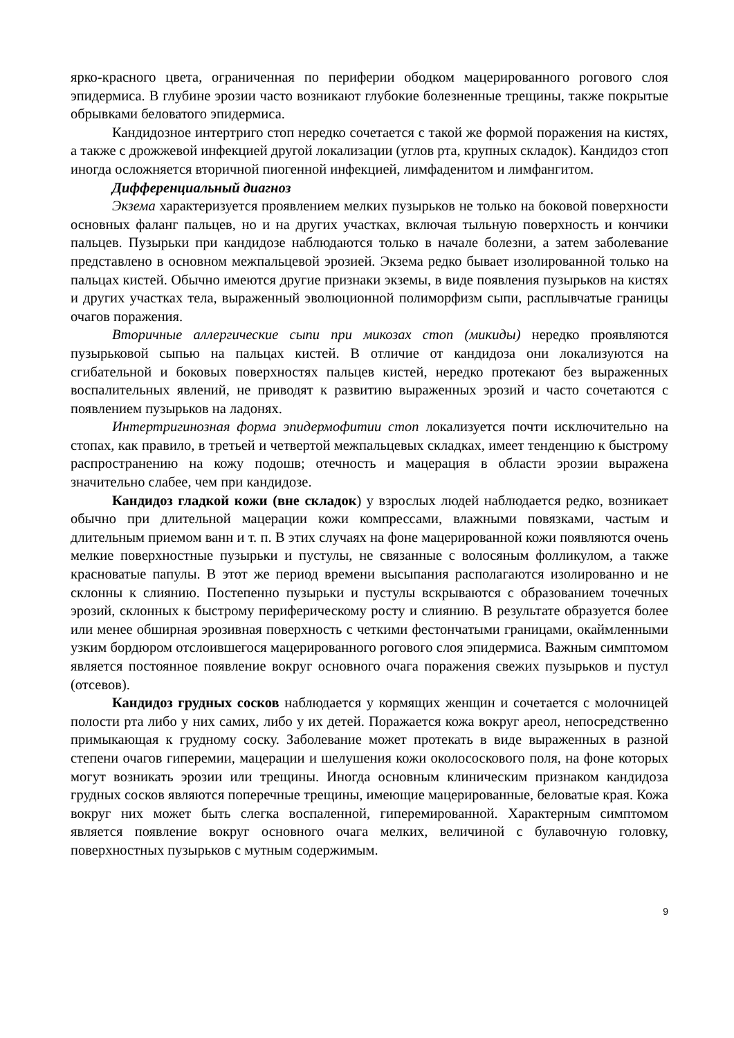ярко-красного цвета, ограниченная по периферии ободком мацерированного рогового слоя эпидермиса. В глубине эрозии часто возникают глубокие болезненные трещины, также покрытые обрывками беловатого эпидермиса.
Кандидозное интертриго стоп нередко сочетается с такой же формой поражения на кистях, а также с дрожжевой инфекцией другой локализации (углов рта, крупных складок). Кандидоз стоп иногда осложняется вторичной пиогенной инфекцией, лимфаденитом и лимфангитом.
Дифференциальный диагноз
Экзема характеризуется проявлением мелких пузырьков не только на боковой поверхности основных фаланг пальцев, но и на других участках, включая тыльную поверхность и кончики пальцев. Пузырьки при кандидозе наблюдаются только в начале болезни, а затем заболевание представлено в основном межпальцевой эрозией. Экзема редко бывает изолированной только на пальцах кистей. Обычно имеются другие признаки экземы, в виде появления пузырьков на кистях и других участках тела, выраженный эволюционной полиморфизм сыпи, расплывчатые границы очагов поражения.
Вторичные аллергические сыпи при микозах стоп (микиды) нередко проявляются пузырьковой сыпью на пальцах кистей. В отличие от кандидоза они локализуются на сгибательной и боковых поверхностях пальцев кистей, нередко протекают без выраженных воспалительных явлений, не приводят к развитию выраженных эрозий и часто сочетаются с появлением пузырьков на ладонях.
Интертригинозная форма эпидермофитии стоп локализуется почти исключительно на стопах, как правило, в третьей и четвертой межпальцевых складках, имеет тенденцию к быстрому распространению на кожу подошв; отечность и мацерация в области эрозии выражена значительно слабее, чем при кандидозе.
Кандидоз гладкой кожи (вне складок) у взрослых людей наблюдается редко, возникает обычно при длительной мацерации кожи компрессами, влажными повязками, частым и длительным приемом ванн и т. п. В этих случаях на фоне мацерированной кожи появляются очень мелкие поверхностные пузырьки и пустулы, не связанные с волосяным фолликулом, а также красноватые папулы. В этот же период времени высыпания располагаются изолированно и не склонны к слиянию. Постепенно пузырьки и пустулы вскрываются с образованием точечных эрозий, склонных к быстрому периферическому росту и слиянию. В результате образуется более или менее обширная эрозивная поверхность с четкими фестончатыми границами, окаймленными узким бордюром отслоившегося мацерированного рогового слоя эпидермиса. Важным симптомом является постоянное появление вокруг основного очага поражения свежих пузырьков и пустул (отсевов).
Кандидоз грудных сосков наблюдается у кормящих женщин и сочетается с молочницей полости рта либо у них самих, либо у их детей. Поражается кожа вокруг ареол, непосредственно примыкающая к грудному соску. Заболевание может протекать в виде выраженных в разной степени очагов гиперемии, мацерации и шелушения кожи околососкового поля, на фоне которых могут возникать эрозии или трещины. Иногда основным клиническим признаком кандидоза грудных сосков являются поперечные трещины, имеющие мацерированные, беловатые края. Кожа вокруг них может быть слегка воспаленной, гиперемированной. Характерным симптомом является появление вокруг основного очага мелких, величиной с булавочную головку, поверхностных пузырьков с мутным содержимым.
9